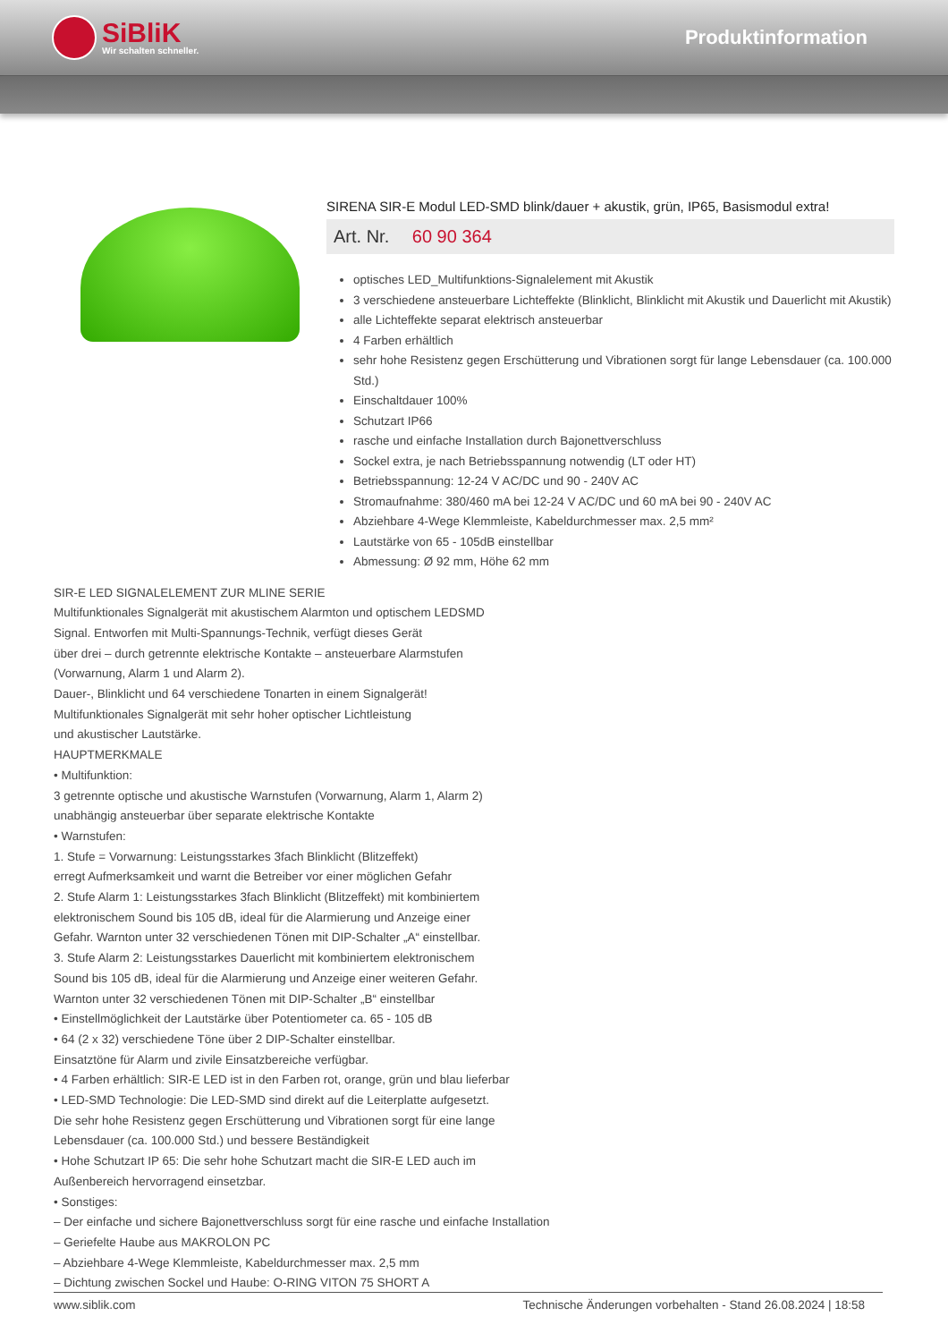SiBliK
Wir schalten schneller.
Produktinformation
SIRENA SIR-E Modul LED-SMD blink/dauer + akustik, grün, IP65, Basismodul extra!
Art. Nr. 60 90 364
optisches LED_Multifunktions-Signalelement mit Akustik
3 verschiedene ansteuerbare Lichteffekte (Blinklicht, Blinklicht mit Akustik und Dauerlicht mit Akustik)
alle Lichteffekte separat elektrisch ansteuerbar
4 Farben erhältlich
sehr hohe Resistenz gegen Erschütterung und Vibrationen sorgt für lange Lebensdauer (ca. 100.000 Std.)
Einschaltdauer 100%
Schutzart IP66
rasche und einfache Installation durch Bajonettverschluss
Sockel extra, je nach Betriebsspannung notwendig (LT oder HT)
Betriebsspannung: 12-24 V AC/DC und 90 - 240V AC
Stromaufnahme: 380/460 mA bei 12-24 V AC/DC und 60 mA bei 90 - 240V AC
Abziehbare 4-Wege Klemmleiste, Kabeldurchmesser max. 2,5 mm²
Lautstärke von 65 - 105dB einstellbar
Abmessung: Ø 92 mm, Höhe 62 mm
SIR-E LED SIGNALELEMENT ZUR MLINE SERIE
Multifunktionales Signalgerät mit akustischem Alarmton und optischem LEDSMD
Signal. Entworfen mit Multi-Spannungs-Technik, verfügt dieses Gerät
über drei – durch getrennte elektrische Kontakte – ansteuerbare Alarmstufen
(Vorwarnung, Alarm 1 und Alarm 2).
Dauer-, Blinklicht und 64 verschiedene Tonarten in einem Signalgerät!
Multifunktionales Signalgerät mit sehr hoher optischer Lichtleistung
und akustischer Lautstärke.
HAUPTMERKMALE
• Multifunktion:
3 getrennte optische und akustische Warnstufen (Vorwarnung, Alarm 1, Alarm 2)
unabhängig ansteuerbar über separate elektrische Kontakte
• Warnstufen:
1. Stufe = Vorwarnung: Leistungsstarkes 3fach Blinklicht (Blitzeffekt)
erregt Aufmerksamkeit und warnt die Betreiber vor einer möglichen Gefahr
2. Stufe Alarm 1: Leistungsstarkes 3fach Blinklicht (Blitzeffekt) mit kombiniertem
elektronischem Sound bis 105 dB, ideal für die Alarmierung und Anzeige einer
Gefahr. Warnton unter 32 verschiedenen Tönen mit DIP-Schalter „A“ einstellbar.
3. Stufe Alarm 2: Leistungsstarkes Dauerlicht mit kombiniertem elektronischem
Sound bis 105 dB, ideal für die Alarmierung und Anzeige einer weiteren Gefahr.
Warnton unter 32 verschiedenen Tönen mit DIP-Schalter „B“ einstellbar
• Einstellmöglichkeit der Lautstärke über Potentiometer ca. 65 - 105 dB
• 64 (2 x 32) verschiedene Töne über 2 DIP-Schalter einstellbar.
Einsatztöne für Alarm und zivile Einsatzbereiche verfügbar.
• 4 Farben erhältlich: SIR-E LED ist in den Farben rot, orange, grün und blau lieferbar
• LED-SMD Technologie: Die LED-SMD sind direkt auf die Leiterplatte aufgesetzt.
Die sehr hohe Resistenz gegen Erschütterung und Vibrationen sorgt für eine lange
Lebensdauer (ca. 100.000 Std.) und bessere Beständigkeit
• Hohe Schutzart IP 65: Die sehr hohe Schutzart macht die SIR-E LED auch im
Außenbereich hervorragend einsetzbar.
• Sonstiges:
– Der einfache und sichere Bajonettverschluss sorgt für eine rasche und einfache Installation
– Geriefelte Haube aus MAKROLON PC
– Abziehbare 4-Wege Klemmleiste, Kabeldurchmesser max. 2,5 mm
– Dichtung zwischen Sockel und Haube: O-RING VITON 75 SHORT A
www.siblik.com Technische Änderungen vorbehalten - Stand 26.08.2024 | 18:58